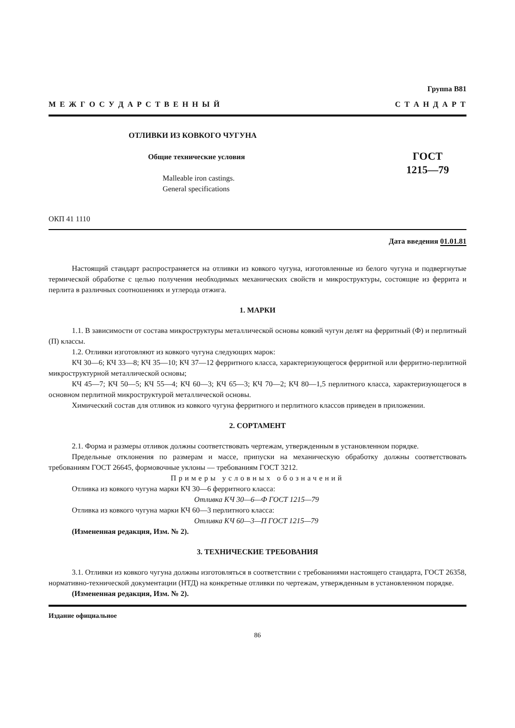Группа В81
М Е Ж Г О С У Д А Р С Т В Е Н Н Ы Й С Т А Н Д А Р Т
ОТЛИВКИ ИЗ КОВКОГО ЧУГУНА
Общие технические условия
Malleable iron castings.
General specifications
ГОСТ
1215—79
ОКП 41 1110
Дата введения 01.01.81
Настоящий стандарт распространяется на отливки из ковкого чугуна, изготовленные из белого чугуна и подвергнутые термической обработке с целью получения необходимых механических свойств и микроструктуры, состоящие из феррита и перлита в различных соотношениях и углерода отжига.
1. МАРКИ
1.1. В зависимости от состава микроструктуры металлической основы ковкий чугун делят на ферритный (Ф) и перлитный (П) классы.
1.2. Отливки изготовляют из ковкого чугуна следующих марок:
КЧ 30—6; КЧ 33—8; КЧ 35—10; КЧ 37—12 ферритного класса, характеризующегося ферритной или ферритно-перлитной микроструктурной металлической основы;
КЧ 45—7; КЧ 50—5; КЧ 55—4; КЧ 60—3; КЧ 65—3; КЧ 70—2; КЧ 80—1,5 перлитного класса, характеризующегося в основном перлитной микроструктурой металлической основы.
Химический состав для отливок из ковкого чугуна ферритного и перлитного классов приведен в приложении.
2. СОРТАМЕНТ
2.1. Форма и размеры отливок должны соответствовать чертежам, утвержденным в установленном порядке.
Предельные отклонения по размерам и массе, припуски на механическую обработку должны соответствовать требованиям ГОСТ 26645, формовочные уклоны — требованиям ГОСТ 3212.
Примеры условных обозначений
Отливка из ковкого чугуна марки КЧ 30—6 ферритного класса:
Отливка КЧ 30—6—Ф ГОСТ 1215—79
Отливка из ковкого чугуна марки КЧ 60—3 перлитного класса:
Отливка КЧ 60—3—П ГОСТ 1215—79
(Измененная редакция, Изм. № 2).
3. ТЕХНИЧЕСКИЕ ТРЕБОВАНИЯ
3.1. Отливки из ковкого чугуна должны изготовляться в соответствии с требованиями настоящего стандарта, ГОСТ 26358, нормативно-технической документации (НТД) на конкретные отливки по чертежам, утвержденным в установленном порядке.
(Измененная редакция, Изм. № 2).
Издание официальное
86